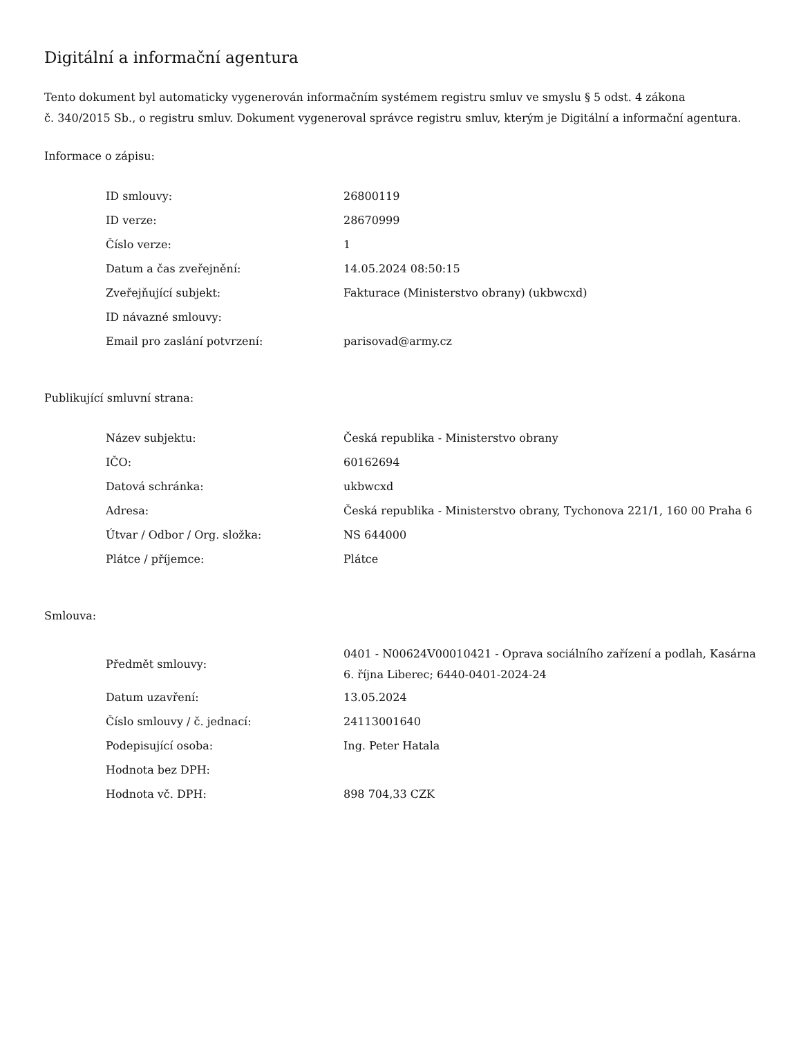Digitální a informační agentura
Tento dokument byl automaticky vygenerován informačním systémem registru smluv ve smyslu § 5 odst. 4 zákona
č. 340/2015 Sb., o registru smluv. Dokument vygeneroval správce registru smluv, kterým je Digitální a informační agentura.
Informace o zápisu:
| ID smlouvy: | 26800119 |
| ID verze: | 28670999 |
| Číslo verze: | 1 |
| Datum a čas zveřejnění: | 14.05.2024 08:50:15 |
| Zveřejňující subjekt: | Fakturace (Ministerstvo obrany) (ukbwcxd) |
| ID návazné smlouvy: | |
| Email pro zaslání potvrzení: | parisovad@army.cz |
Publikující smluvní strana:
| Název subjektu: | Česká republika - Ministerstvo obrany |
| IČO: | 60162694 |
| Datová schránka: | ukbwcxd |
| Adresa: | Česká republika - Ministerstvo obrany, Tychonova 221/1, 160 00 Praha 6 |
| Útvar / Odbor / Org. složka: | NS 644000 |
| Plátce / příjemce: | Plátce |
Smlouva:
| Předmět smlouvy: | 0401 - N00624V00010421 - Oprava sociálního zařízení a podlah, Kasárna 6. října Liberec; 6440-0401-2024-24 |
| Datum uzavření: | 13.05.2024 |
| Číslo smlouvy / č. jednací: | 24113001640 |
| Podepisující osoba: | Ing. Peter Hatala |
| Hodnota bez DPH: | |
| Hodnota vč. DPH: | 898 704,33 CZK |